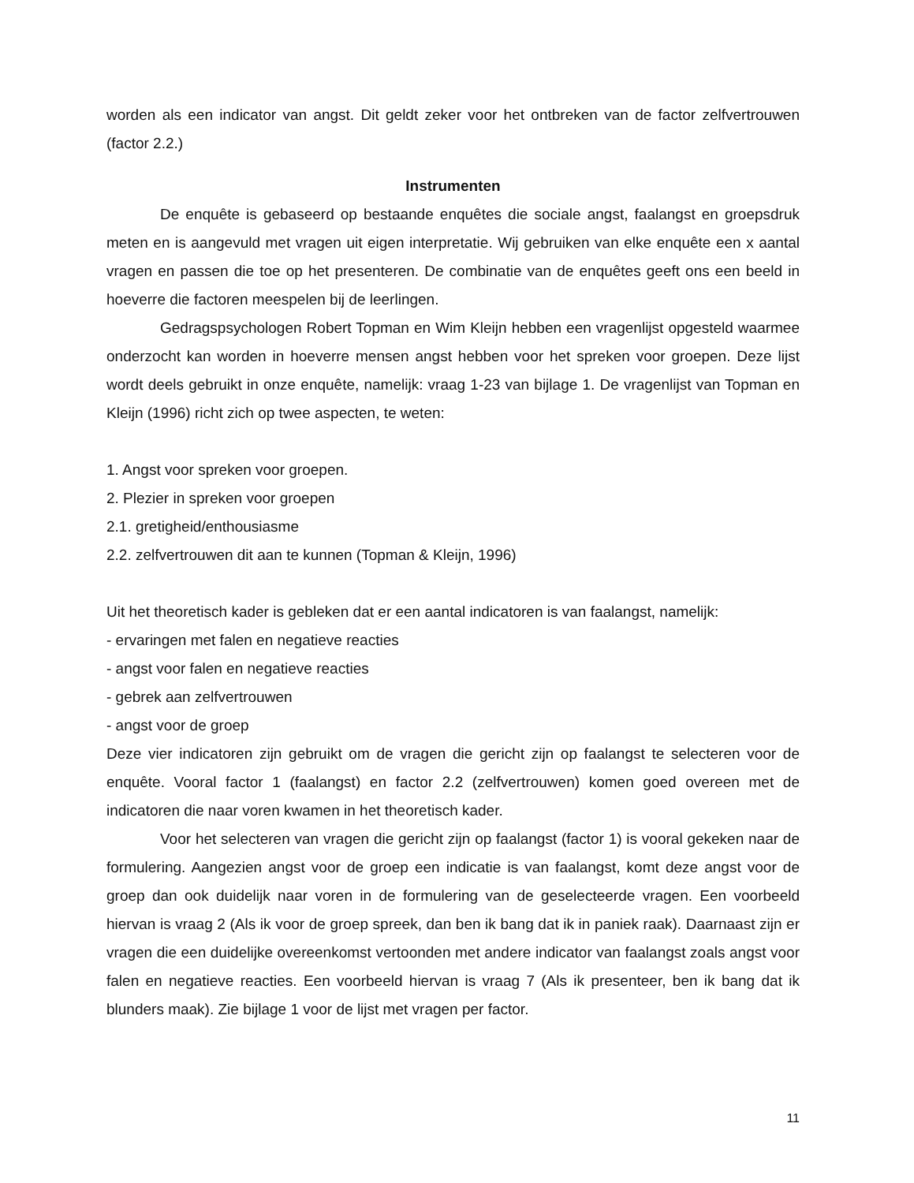worden als een indicator van angst. Dit geldt zeker voor het ontbreken van de factor zelfvertrouwen (factor 2.2.)
Instrumenten
De enquête is gebaseerd op bestaande enquêtes die sociale angst, faalangst en groepsdruk meten en is aangevuld met vragen uit eigen interpretatie. Wij gebruiken van elke enquête een x aantal vragen en passen die toe op het presenteren. De combinatie van de enquêtes geeft ons een beeld in hoeverre die factoren meespelen bij de leerlingen.
Gedragspsychologen Robert Topman en Wim Kleijn hebben een vragenlijst opgesteld waarmee onderzocht kan worden in hoeverre mensen angst hebben voor het spreken voor groepen. Deze lijst wordt deels gebruikt in onze enquête, namelijk: vraag 1-23 van bijlage 1. De vragenlijst van Topman en Kleijn (1996) richt zich op twee aspecten, te weten:
1. Angst voor spreken voor groepen.
2. Plezier in spreken voor groepen
2.1. gretigheid/enthousiasme
2.2. zelfvertrouwen dit aan te kunnen (Topman & Kleijn, 1996)
Uit het theoretisch kader is gebleken dat er een aantal indicatoren is van faalangst, namelijk:
- ervaringen met falen en negatieve reacties
- angst voor falen en negatieve reacties
- gebrek aan zelfvertrouwen
- angst voor de groep
Deze vier indicatoren zijn gebruikt om de vragen die gericht zijn op faalangst te selecteren voor de enquête. Vooral factor 1 (faalangst) en factor 2.2 (zelfvertrouwen) komen goed overeen met de indicatoren die naar voren kwamen in het theoretisch kader.
Voor het selecteren van vragen die gericht zijn op faalangst (factor 1) is vooral gekeken naar de formulering. Aangezien angst voor de groep een indicatie is van faalangst, komt deze angst voor de groep dan ook duidelijk naar voren in de formulering van de geselecteerde vragen. Een voorbeeld hiervan is vraag 2 (Als ik voor de groep spreek, dan ben ik bang dat ik in paniek raak). Daarnaast zijn er vragen die een duidelijke overeenkomst vertoonden met andere indicator van faalangst zoals angst voor falen en negatieve reacties. Een voorbeeld hiervan is vraag 7 (Als ik presenteer, ben ik bang dat ik blunders maak). Zie bijlage 1 voor de lijst met vragen per factor.
11